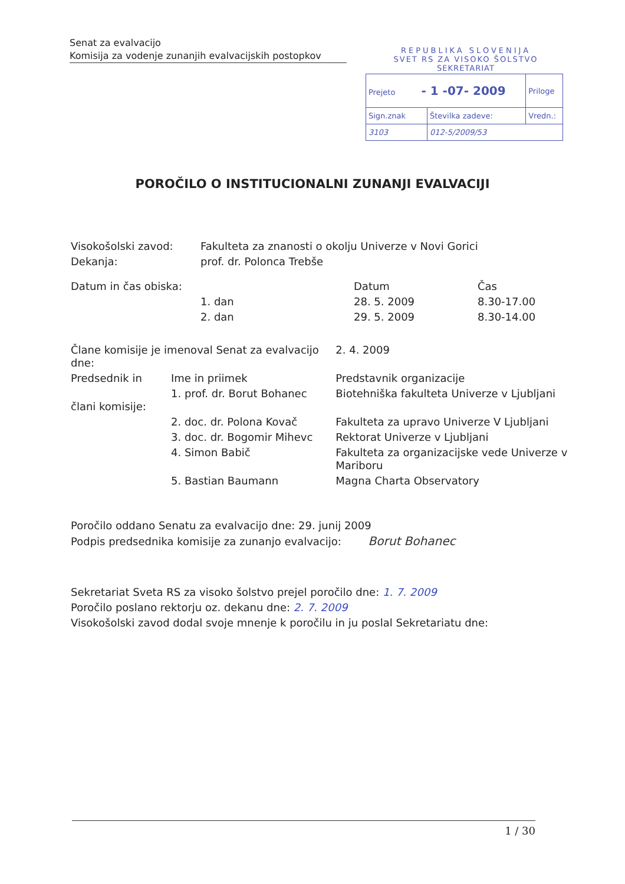Senat za evalvacijo
Komisija za vodenje zunanjih evalvacijskih postopkov
REPUBLIKA SLOVENIJA
SVET RS ZA VISOKO ŠOLSTVO
SEKRETARIAT
| Prejeto - 1 -07- 2009 | | Priloge |
| Sign.znak | Številka zadeve: | Vredn.: |
| 3103 | 012-5/2009/53 | |
POROČILO O INSTITUCIONALNI ZUNANJI EVALVACIJI
| Visokošolski zavod: | Fakulteta za znanosti o okolju Univerze v Novi Gorici | | |
| Dekanja: | prof. dr. Polonca Trebše | | |
| Datum in čas obiska: | | Datum | Čas |
| | 1. dan | 28. 5. 2009 | 8.30-17.00 |
| | 2. dan | 29. 5. 2009 | 8.30-14.00 |
| Člane komisije je imenoval Senat za evalvacijo dne: | | 2. 4. 2009 |
| Predsednik in | Ime in priimek | Predstavnik organizacije |
| člani komisije: | 1. prof. dr. Borut Bohanec | Biotehniška fakulteta Univerze v Ljubljani |
| | 2. doc. dr. Polona Kovač | Fakulteta za upravo Univerze V Ljubljani |
| | 3. doc. dr. Bogomir Mihevc | Rektorat Univerze v Ljubljani |
| | 4. Simon Babič | Fakulteta za organizacijske vede Univerze v Mariboru |
| | 5. Bastian Baumann | Magna Charta Observatory |
Poročilo oddano Senatu za evalvacijo dne: 29. junij 2009
Podpis predsednika komisije za zunanjo evalvacijo: Borut Bohanec
Sekretariat Sveta RS za visoko šolstvo prejel poročilo dne: 1. 7. 2009
Poročilo poslano rektorju oz. dekanu dne: 2. 7. 2009
Visokošolski zavod dodal svoje mnenje k poročilu in ju poslal Sekretariatu dne:
1 / 30